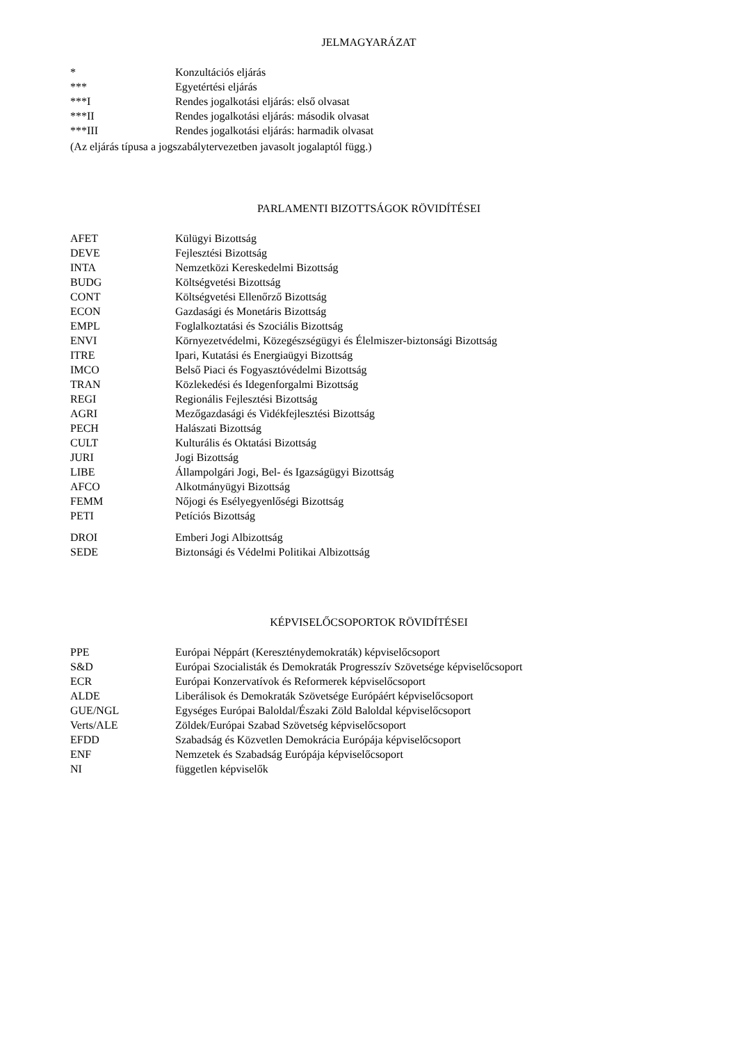JELMAGYARÁZAT
| * | Konzultációs eljárás |
| *** | Egyetértési eljárás |
| ***I | Rendes jogalkotási eljárás: első olvasat |
| ***II | Rendes jogalkotási eljárás: második olvasat |
| ***III | Rendes jogalkotási eljárás: harmadik olvasat |
(Az eljárás típusa a jogszabálytervezetben javasolt jogalaptól függ.)
PARLAMENTI BIZOTTSÁGOK RÖVIDÍTÉSEI
| AFET | Külügyi Bizottság |
| DEVE | Fejlesztési Bizottság |
| INTA | Nemzetközi Kereskedelmi Bizottság |
| BUDG | Költségvetési Bizottság |
| CONT | Költségvetési Ellenőrző Bizottság |
| ECON | Gazdasági és Monetáris Bizottság |
| EMPL | Foglalkoztatási és Szociális Bizottság |
| ENVI | Környezetvédelmi, Közegészségügyi és Élelmiszer-biztonsági Bizottság |
| ITRE | Ipari, Kutatási és Energiaügyi Bizottság |
| IMCO | Belső Piaci és Fogyasztóvédelmi Bizottság |
| TRAN | Közlekedési és Idegenforgalmi Bizottság |
| REGI | Regionális Fejlesztési Bizottság |
| AGRI | Mezőgazdasági és Vidékfejlesztési Bizottság |
| PECH | Halászati Bizottság |
| CULT | Kulturális és Oktatási Bizottság |
| JURI | Jogi Bizottság |
| LIBE | Állampolgári Jogi, Bel- és Igazságügyi Bizottság |
| AFCO | Alkotmányügyi Bizottság |
| FEMM | Nőjogi és Esélyegyenlőségi Bizottság |
| PETI | Petíciós Bizottság |
| DROI | Emberi Jogi Albizottság |
| SEDE | Biztonsági és Védelmi Politikai Albizottság |
KÉPVISELŐCSOPORTOK RÖVIDÍTÉSEI
| PPE | Európai Néppárt (Kereszténydemokraták) képviselőcsoport |
| S&D | Európai Szocialisták és Demokraták Progresszív Szövetsége képviselőcsoport |
| ECR | Európai Konzervatívok és Reformerek képviselőcsoport |
| ALDE | Liberálisok és Demokraták Szövetsége Európáért képviselőcsoport |
| GUE/NGL | Egységes Európai Baloldal/Északi Zöld Baloldal képviselőcsoport |
| Verts/ALE | Zöldek/Európai Szabad Szövetség képviselőcsoport |
| EFDD | Szabadság és Közvetlen Demokrácia Európája képviselőcsoport |
| ENF | Nemzetek és Szabadság Európája képviselőcsoport |
| NI | független képviselők |